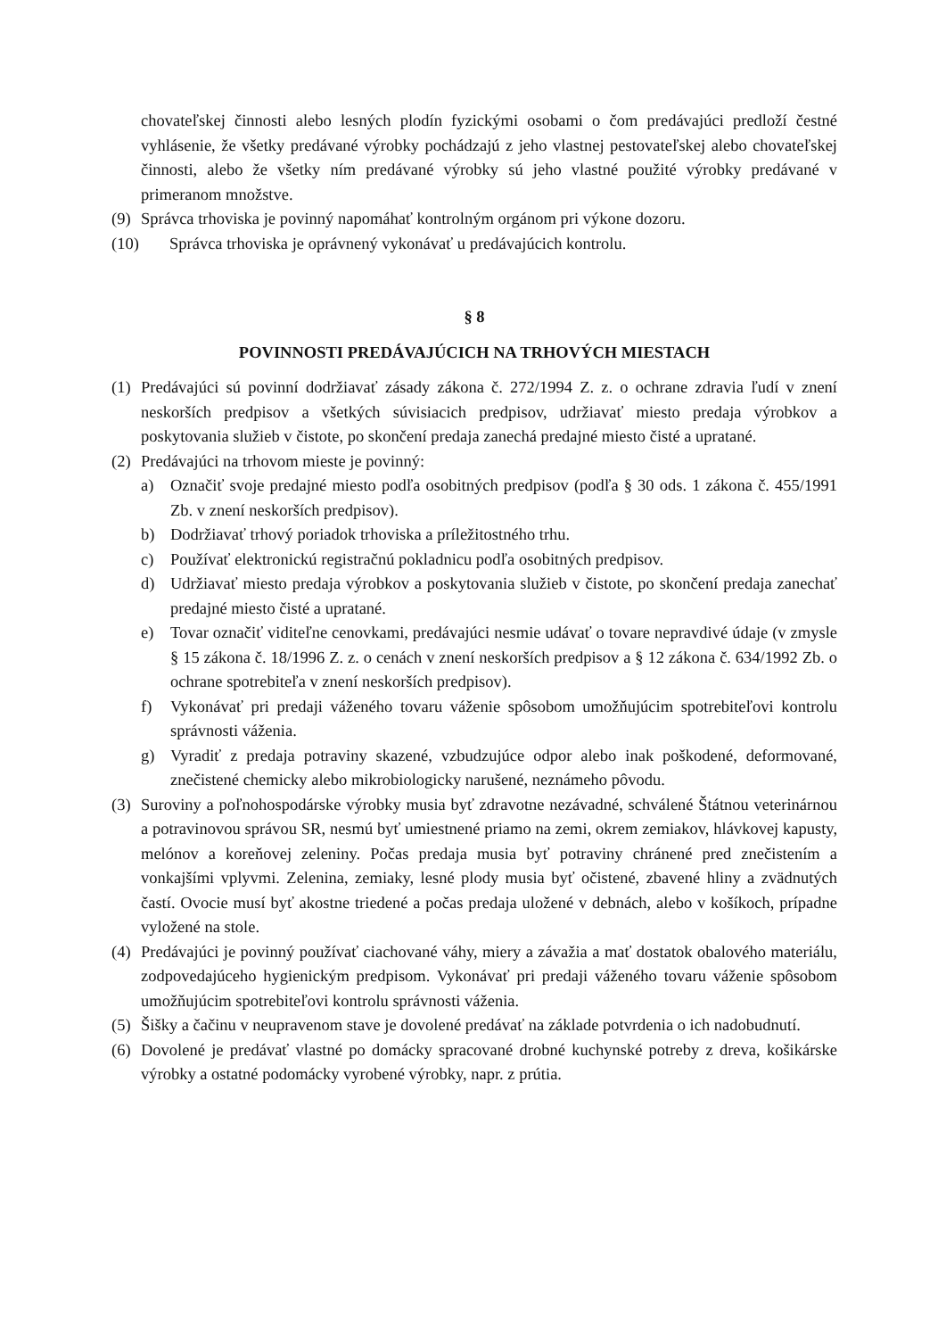chovateľskej činnosti alebo lesných plodín fyzickými osobami o čom predávajúci predloží čestné vyhlásenie, že všetky predávané výrobky pochádzajú z jeho vlastnej pestovateľskej alebo chovateľskej činnosti, alebo že všetky ním predávané výrobky sú jeho vlastné použité výrobky predávané v primeranom množstve.
(9) Správca trhoviska je povinný napomáhať kontrolným orgánom pri výkone dozoru.
(10) Správca trhoviska je oprávnený vykonávať u predávajúcich kontrolu.
§ 8
POVINNOSTI PREDÁVAJÚCICH NA TRHOVÝCH MIESTACH
(1) Predávajúci sú povinní dodržiavať zásady zákona č. 272/1994 Z. z. o ochrane zdravia ľudí v znení neskorších predpisov a všetkých súvisiacich predpisov, udržiavať miesto predaja výrobkov a poskytovania služieb v čistote, po skončení predaja zanechá predajné miesto čisté a upratané.
(2) Predávajúci na trhovom mieste je povinný:
a) Označiť svoje predajné miesto podľa osobitných predpisov (podľa § 30 ods. 1 zákona č. 455/1991 Zb. v znení neskorších predpisov).
b) Dodržiavať trhový poriadok trhoviska a príležitostného trhu.
c) Používať elektronickú registračnú pokladnicu podľa osobitných predpisov.
d) Udržiavať miesto predaja výrobkov a poskytovania služieb v čistote, po skončení predaja zanechať predajné miesto čisté a upratané.
e) Tovar označiť viditeľne cenovkami, predávajúci nesmie udávať o tovare nepravdivé údaje (v zmysle § 15 zákona č. 18/1996 Z. z. o cenách v znení neskorších predpisov a § 12 zákona č. 634/1992 Zb. o ochrane spotrebiteľa v znení neskorších predpisov).
f) Vykonávať pri predaji váženého tovaru váženie spôsobom umožňujúcim spotrebiteľovi kontrolu správnosti váženia.
g) Vyradiť z predaja potraviny skazené, vzbudzujúce odpor alebo inak poškodené, deformované, znečistené chemicky alebo mikrobiologicky narušené, neznámeho pôvodu.
(3) Suroviny a poľnohospodárske výrobky musia byť zdravotne nezávadné, schválené Štátnou veterinárnou a potravinovou správou SR, nesmú byť umiestnené priamo na zemi, okrem zemiakov, hlávkovej kapusty, melónov a koreňovej zeleniny. Počas predaja musia byť potraviny chránené pred znečistením a vonkajšími vplyvmi. Zelenina, zemiaky, lesné plody musia byť očistené, zbavené hliny a zvädnutých častí. Ovocie musí byť akostne triedené a počas predaja uložené v debnách, alebo v košíkoch, prípadne vyložené na stole.
(4) Predávajúci je povinný používať ciachované váhy, miery a závažia a mať dostatok obalového materiálu, zodpovedajúceho hygienickým predpisom. Vykonávať pri predaji váženého tovaru váženie spôsobom umožňujúcim spotrebiteľovi kontrolu správnosti váženia.
(5) Šišky a čačinu v neupravenom stave je dovolené predávať na základe potvrdenia o ich nadobudnutí.
(6) Dovolené je predávať vlastné po domácky spracované drobné kuchynské potreby z dreva, košikárske výrobky a ostatné podomácky vyrobené výrobky, napr. z prútia.